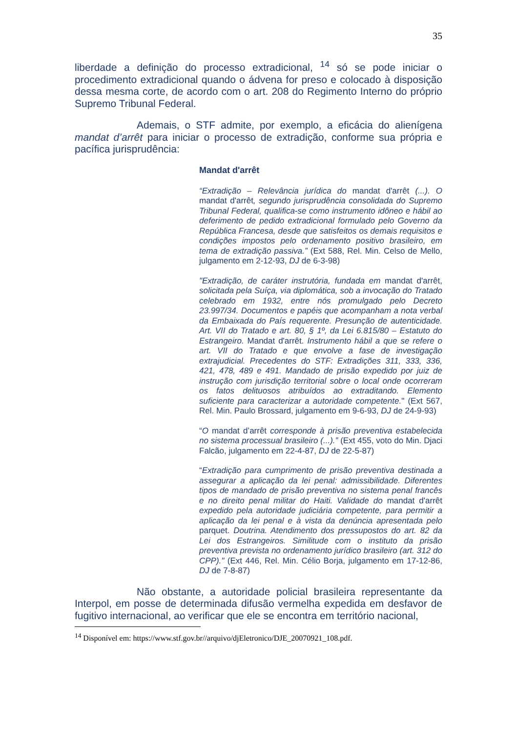35
liberdade a definição do processo extradicional, <sup>14</sup> só se pode iniciar o procedimento extradicional quando o ádvena for preso e colocado à disposição dessa mesma corte, de acordo com o art. 208 do Regimento Interno do próprio Supremo Tribunal Federal.
Ademais, o STF admite, por exemplo, a eficácia do alienígena mandat d’arrêt para iniciar o processo de extradição, conforme sua própria e pacífica jurisprudência:
Mandat d'arrêt
“Extradição – Relevância jurídica do mandat d'arrêt (...). O mandat d'arrêt, segundo jurisprudência consolidada do Supremo Tribunal Federal, qualifica-se como instrumento idôneo e hábil ao deferimento de pedido extradicional formulado pelo Governo da República Francesa, desde que satisfeitos os demais requisitos e condições impostos pelo ordenamento positivo brasileiro, em tema de extradição passiva.” (Ext 588, Rel. Min. Celso de Mello, julgamento em 2-12-93, DJ de 6-3-98)
"Extradição, de caráter instrutória, fundada em mandat d'arrêt, solicitada pela Suíça, via diplomática, sob a invocação do Tratado celebrado em 1932, entre nós promulgado pelo Decreto 23.997/34. Documentos e papéis que acompanham a nota verbal da Embaixada do País requerente. Presunção de autenticidade. Art. VII do Tratado e art. 80, § 1º, da Lei 6.815/80 – Estatuto do Estrangeiro. Mandat d'arrêt. Instrumento hábil a que se refere o art. VII do Tratado e que envolve a fase de investigação extrajudicial. Precedentes do STF: Extradições 311, 333, 336, 421, 478, 489 e 491. Mandado de prisão expedido por juiz de instrução com jurisdição territorial sobre o local onde ocorreram os fatos delituosos atribuídos ao extraditando. Elemento suficiente para caracterizar a autoridade competente." (Ext 567, Rel. Min. Paulo Brossard, julgamento em 9-6-93, DJ de 24-9-93)
“O mandat d’arrêt corresponde à prisão preventiva estabelecida no sistema processual brasileiro (...).” (Ext 455, voto do Min. Djaci Falcão, julgamento em 22-4-87, DJ de 22-5-87)
“Extradição para cumprimento de prisão preventiva destinada a assegurar a aplicação da lei penal: admissibilidade. Diferentes tipos de mandado de prisão preventiva no sistema penal francês e no direito penal militar do Haiti. Validade do mandat d'arrêt expedido pela autoridade judiciária competente, para permitir a aplicação da lei penal e à vista da denúncia apresentada pelo parquet. Doutrina. Atendimento dos pressupostos do art. 82 da Lei dos Estrangeiros. Similitude com o instituto da prisão preventiva prevista no ordenamento jurídico brasileiro (art. 312 do CPP)." (Ext 446, Rel. Min. Célio Borja, julgamento em 17-12-86, DJ de 7-8-87)
Não obstante, a autoridade policial brasileira representante da Interpol, em posse de determinada difusão vermelha expedida em desfavor de fugitivo internacional, ao verificar que ele se encontra em território nacional,
<sup>14</sup> Disponível em: https://www.stf.gov.br//arquivo/djEletronico/DJE_20070921_108.pdf.